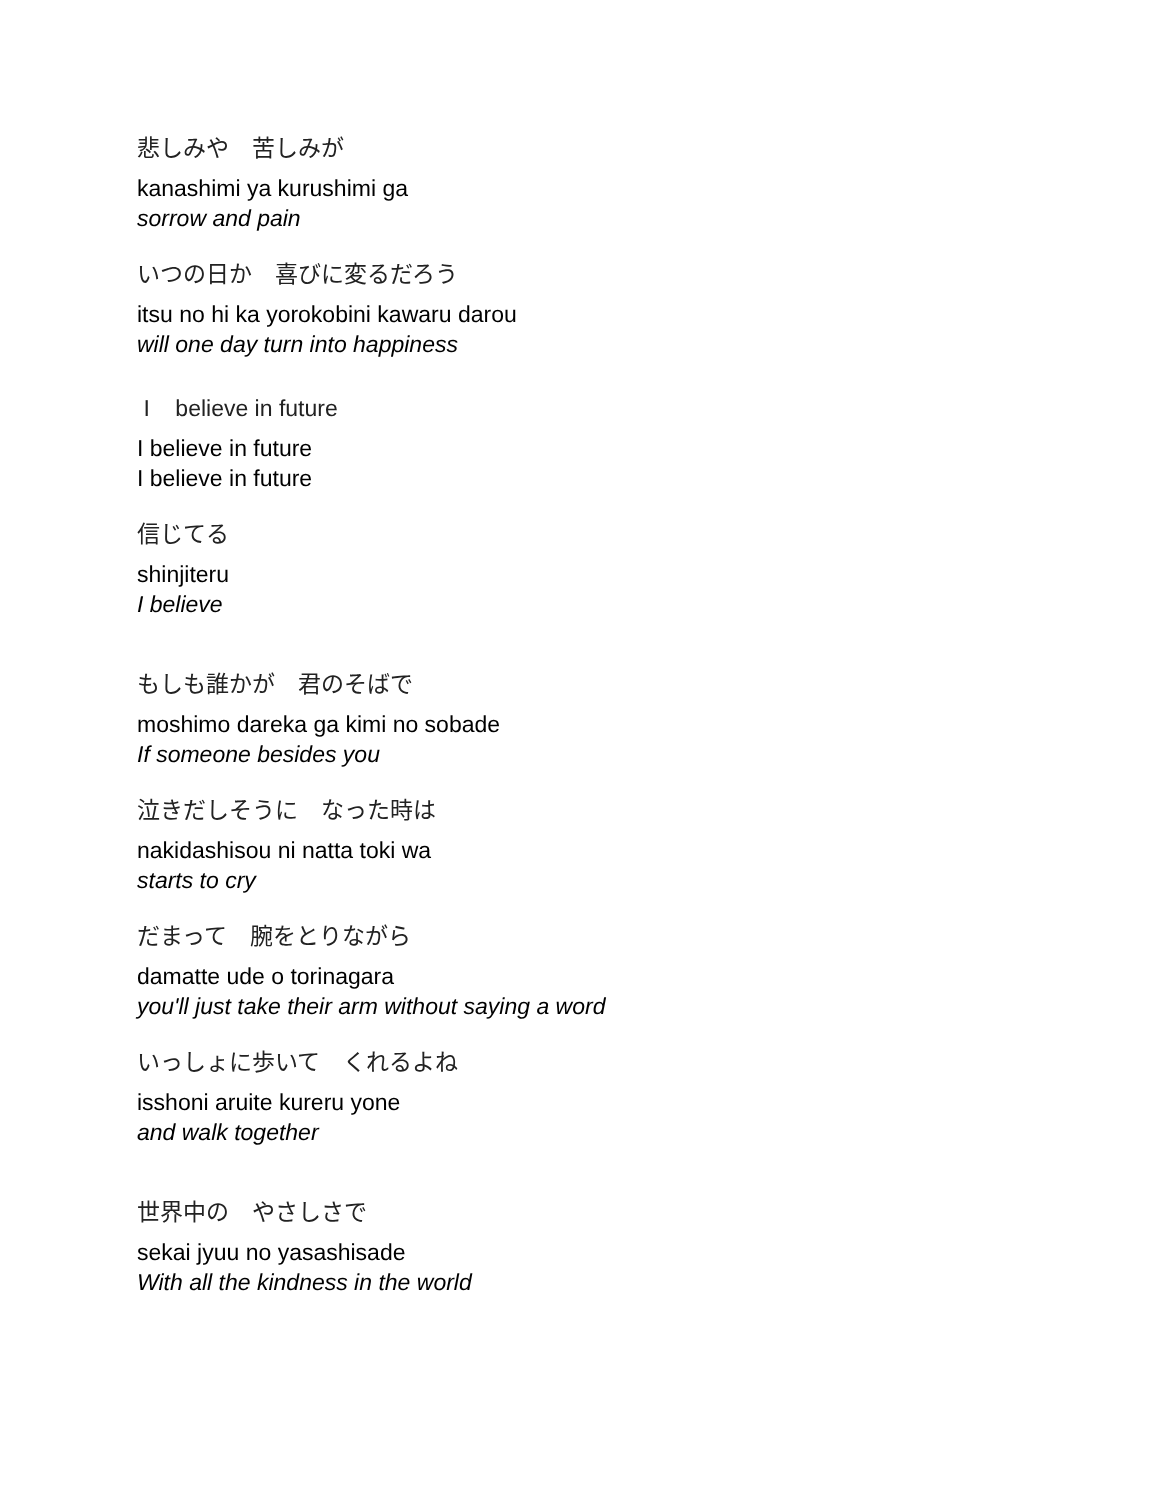悲しみや　苦しみが
kanashimi ya kurushimi ga
sorrow and pain
いつの日か　喜びに変るだろう
itsu no hi ka yorokobini kawaru darou
will one day turn into happiness
I believe in future
I believe in future
I believe in future
信じてる
shinjiteru
I believe
もしも誰かが　君のそばで
moshimo dareka ga kimi no sobade
If someone besides you
泣きだしそうに　なった時は
nakidashisou ni natta toki wa
starts to cry
だまって　腕をとりながら
damatte ude o torinagara
you'll just take their arm without saying a word
いっしょに歩いて　くれるよね
isshoni aruite kureru yone
and walk together
世界中の　やさしさで
sekai jyuu no yasashisade
With all the kindness in the world